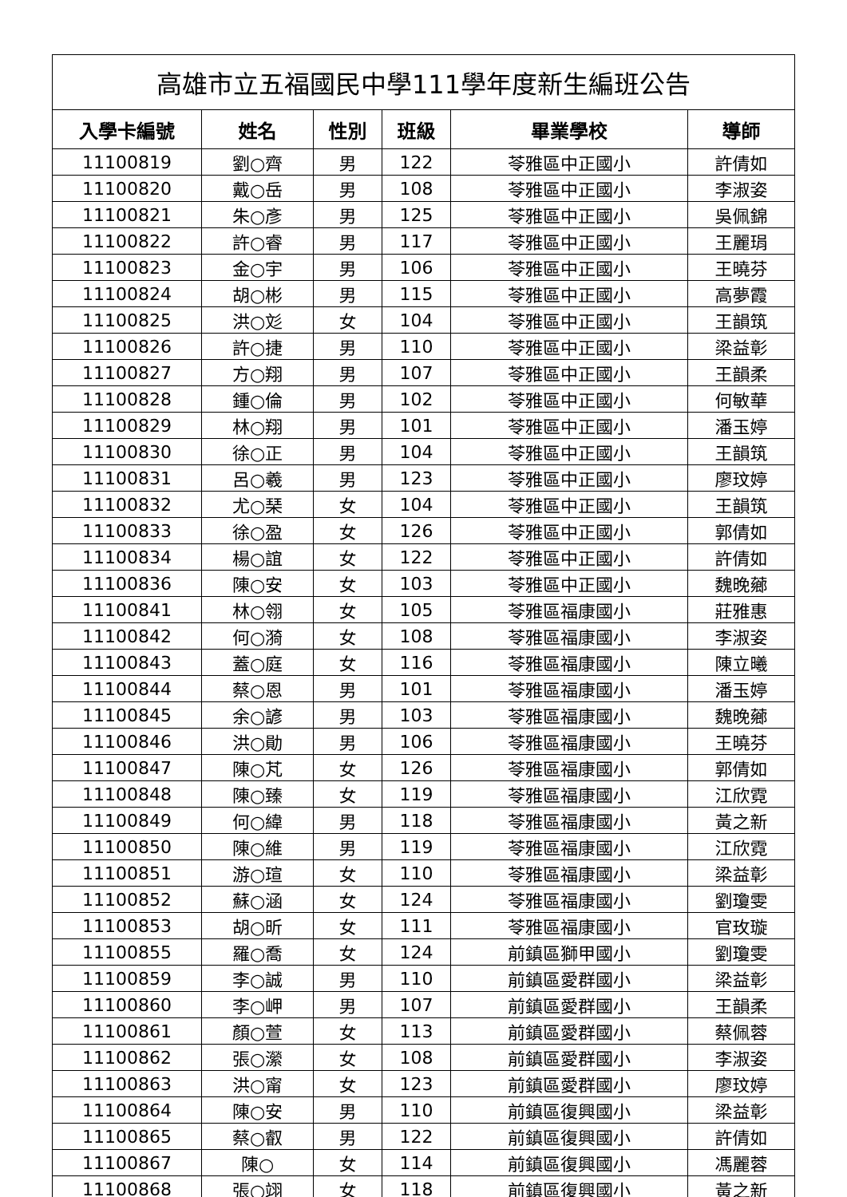| 高雄市立五福國民中學111學年度新生編班公告 | | | | | |
| 入學卡編號 | 姓名 | 性別 | 班級 | 畢業學校 | 導師 |
| 11100819 | 劉○齊 | 男 | 122 | 苓雅區中正國小 | 許倩如 |
| 11100820 | 戴○岳 | 男 | 108 | 苓雅區中正國小 | 李淑姿 |
| 11100821 | 朱○彥 | 男 | 125 | 苓雅區中正國小 | 吳佩錦 |
| 11100822 | 許○睿 | 男 | 117 | 苓雅區中正國小 | 王麗琄 |
| 11100823 | 金○宇 | 男 | 106 | 苓雅區中正國小 | 王曉芬 |
| 11100824 | 胡○彬 | 男 | 115 | 苓雅區中正國小 | 高夢霞 |
| 11100825 | 洪○彣 | 女 | 104 | 苓雅區中正國小 | 王韻筑 |
| 11100826 | 許○捷 | 男 | 110 | 苓雅區中正國小 | 梁益彰 |
| 11100827 | 方○翔 | 男 | 107 | 苓雅區中正國小 | 王韻柔 |
| 11100828 | 鍾○倫 | 男 | 102 | 苓雅區中正國小 | 何敏華 |
| 11100829 | 林○翔 | 男 | 101 | 苓雅區中正國小 | 潘玉婷 |
| 11100830 | 徐○正 | 男 | 104 | 苓雅區中正國小 | 王韻筑 |
| 11100831 | 呂○羲 | 男 | 123 | 苓雅區中正國小 | 廖玟婷 |
| 11100832 | 尤○琹 | 女 | 104 | 苓雅區中正國小 | 王韻筑 |
| 11100833 | 徐○盈 | 女 | 126 | 苓雅區中正國小 | 郭倩如 |
| 11100834 | 楊○誼 | 女 | 122 | 苓雅區中正國小 | 許倩如 |
| 11100836 | 陳○安 | 女 | 103 | 苓雅區中正國小 | 魏晚薌 |
| 11100841 | 林○翎 | 女 | 105 | 苓雅區福康國小 | 莊雅惠 |
| 11100842 | 何○漪 | 女 | 108 | 苓雅區福康國小 | 李淑姿 |
| 11100843 | 蓋○庭 | 女 | 116 | 苓雅區福康國小 | 陳立曦 |
| 11100844 | 蔡○恩 | 男 | 101 | 苓雅區福康國小 | 潘玉婷 |
| 11100845 | 余○諺 | 男 | 103 | 苓雅區福康國小 | 魏晚薌 |
| 11100846 | 洪○勛 | 男 | 106 | 苓雅區福康國小 | 王曉芬 |
| 11100847 | 陳○芃 | 女 | 126 | 苓雅區福康國小 | 郭倩如 |
| 11100848 | 陳○臻 | 女 | 119 | 苓雅區福康國小 | 江欣霓 |
| 11100849 | 何○緯 | 男 | 118 | 苓雅區福康國小 | 黃之新 |
| 11100850 | 陳○維 | 男 | 119 | 苓雅區福康國小 | 江欣霓 |
| 11100851 | 游○瑄 | 女 | 110 | 苓雅區福康國小 | 梁益彰 |
| 11100852 | 蘇○涵 | 女 | 124 | 苓雅區福康國小 | 劉瓊雯 |
| 11100853 | 胡○昕 | 女 | 111 | 苓雅區福康國小 | 官玫璇 |
| 11100855 | 羅○喬 | 女 | 124 | 前鎮區獅甲國小 | 劉瓊雯 |
| 11100859 | 李○誠 | 男 | 110 | 前鎮區愛群國小 | 梁益彰 |
| 11100860 | 李○岬 | 男 | 107 | 前鎮區愛群國小 | 王韻柔 |
| 11100861 | 顏○萱 | 女 | 113 | 前鎮區愛群國小 | 蔡佩蓉 |
| 11100862 | 張○瀠 | 女 | 108 | 前鎮區愛群國小 | 李淑姿 |
| 11100863 | 洪○甯 | 女 | 123 | 前鎮區愛群國小 | 廖玟婷 |
| 11100864 | 陳○安 | 男 | 110 | 前鎮區復興國小 | 梁益彰 |
| 11100865 | 蔡○叡 | 男 | 122 | 前鎮區復興國小 | 許倩如 |
| 11100867 | 陳○ | 女 | 114 | 前鎮區復興國小 | 馮麗蓉 |
| 11100868 | 張○翊 | 女 | 118 | 前鎮區復興國小 | 黃之新 |